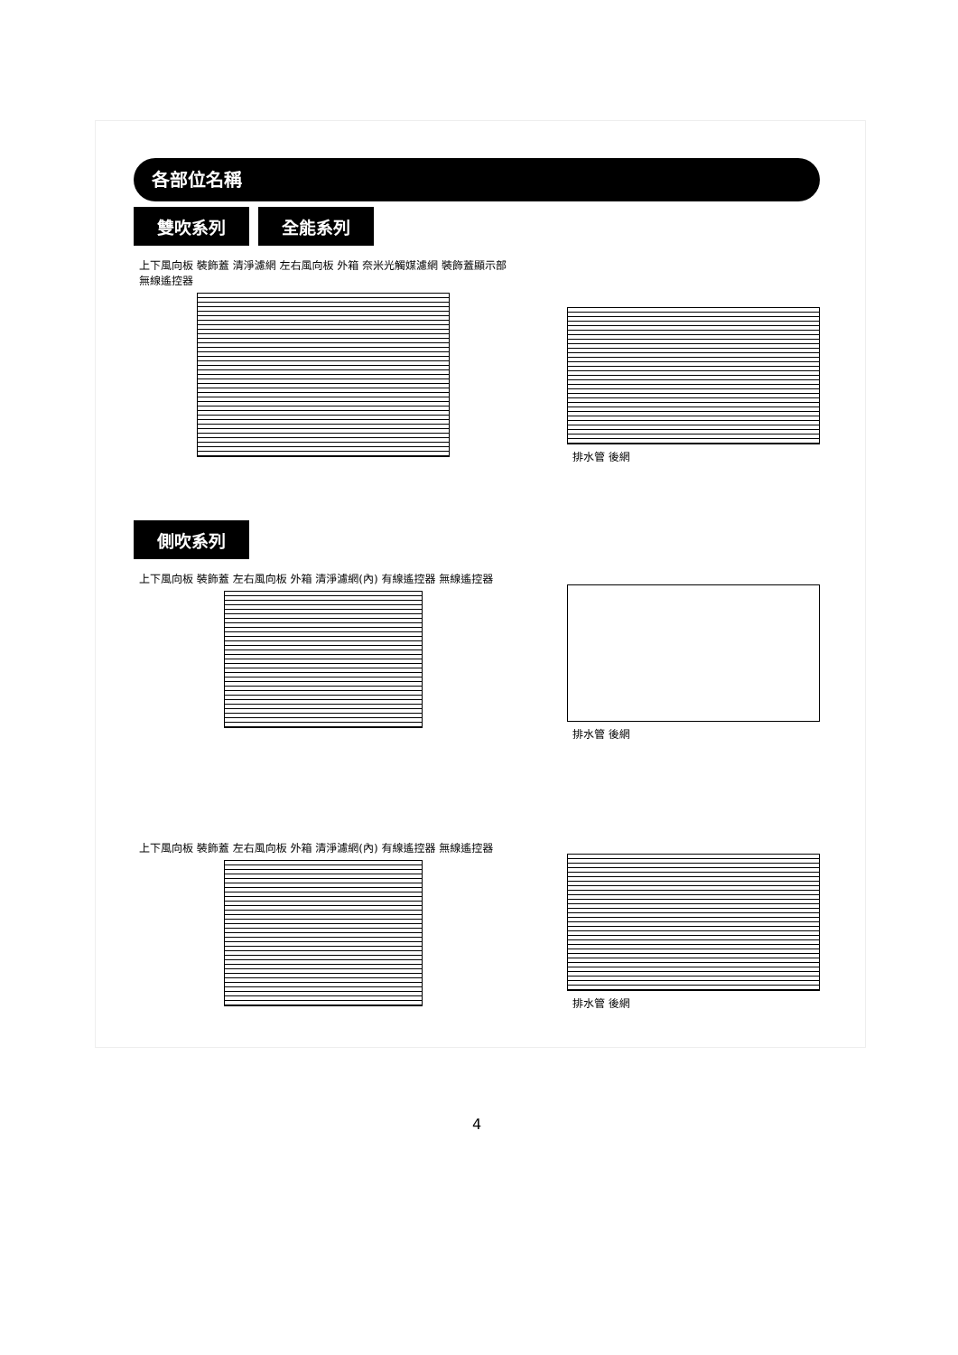各部位名稱
雙吹系列 全能系列
上下風向板 裝飾蓋 清淨濾網 左右風向板 外箱 奈米光觸媒濾網 裝飾蓋顯示部 無線遙控器
排水管 後網
側吹系列
上下風向板 裝飾蓋 左右風向板 外箱 清淨濾網(內) 有線遙控器 無線遙控器 排水管 後網
上下風向板 裝飾蓋 左右風向板 外箱 清淨濾網(內) 有線遙控器 無線遙控器 排水管 後網
4